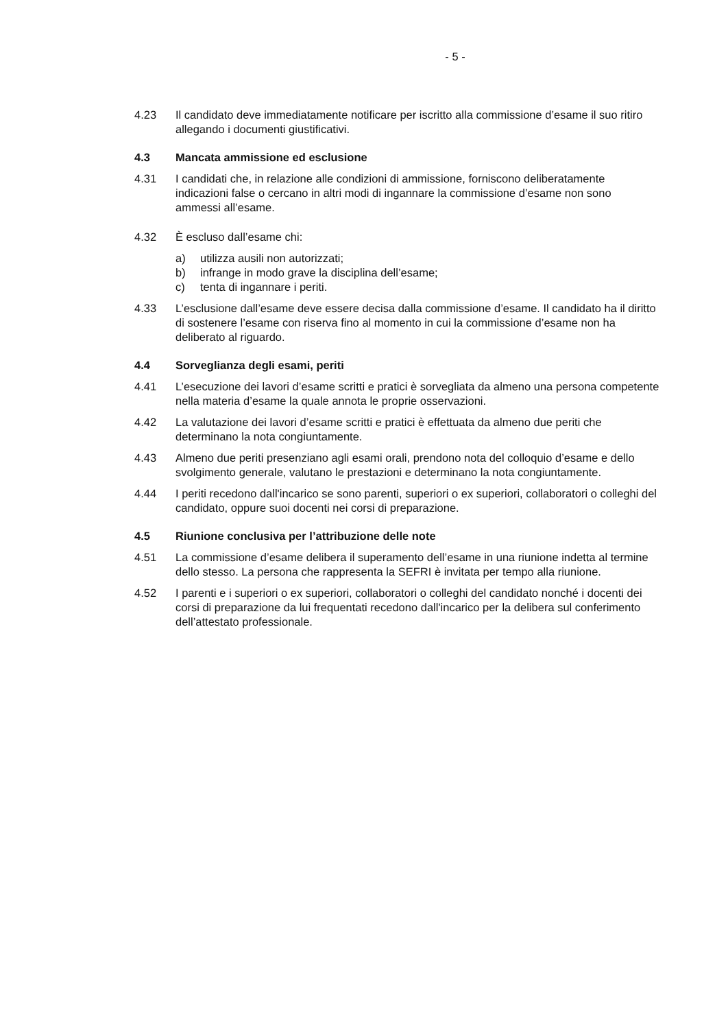- 5 -
4.23 Il candidato deve immediatamente notificare per iscritto alla commissione d’esame il suo ritiro allegando i documenti giustificativi.
4.3 Mancata ammissione ed esclusione
4.31 I candidati che, in relazione alle condizioni di ammissione, forniscono deliberatamente indicazioni false o cercano in altri modi di ingannare la commissione d’esame non sono ammessi all’esame.
4.32 È escluso dall’esame chi:
a) utilizza ausili non autorizzati;
b) infrange in modo grave la disciplina dell’esame;
c) tenta di ingannare i periti.
4.33 L’esclusione dall’esame deve essere decisa dalla commissione d’esame. Il candidato ha il diritto di sostenere l’esame con riserva fino al momento in cui la commissione d’esame non ha deliberato al riguardo.
4.4 Sorveglianza degli esami, periti
4.41 L’esecuzione dei lavori d’esame scritti e pratici è sorvegliata da almeno una persona competente nella materia d’esame la quale annota le proprie osservazioni.
4.42 La valutazione dei lavori d’esame scritti e pratici è effettuata da almeno due periti che determinano la nota congiuntamente.
4.43 Almeno due periti presenziano agli esami orali, prendono nota del colloquio d’esame e dello svolgimento generale, valutano le prestazioni e determinano la nota congiuntamente.
4.44 I periti recedono dall'incarico se sono parenti, superiori o ex superiori, collaboratori o colleghi del candidato, oppure suoi docenti nei corsi di preparazione.
4.5 Riunione conclusiva per l’attribuzione delle note
4.51 La commissione d’esame delibera il superamento dell’esame in una riunione indetta al termine dello stesso. La persona che rappresenta la SEFRI è invitata per tempo alla riunione.
4.52 I parenti e i superiori o ex superiori, collaboratori o colleghi del candidato nonché i docenti dei corsi di preparazione da lui frequentati recedono dall'incarico per la delibera sul conferimento dell’attestato professionale.